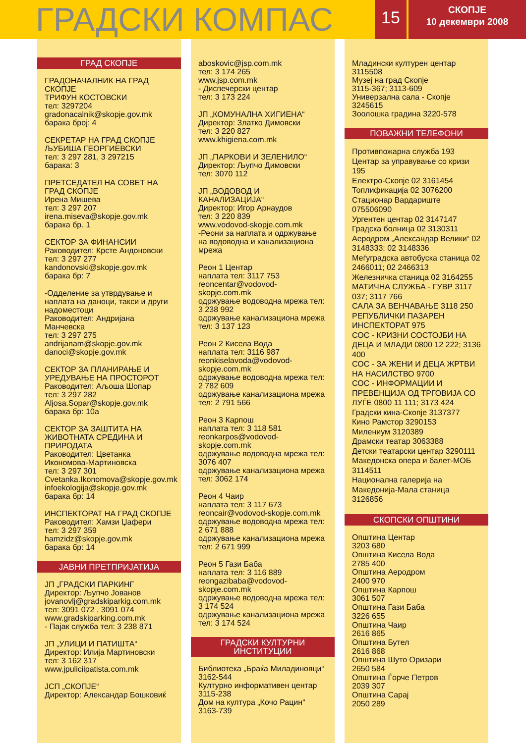ГРАДСКИ КОМПАС
15
СКОПЈЕ
10 декември 2008
ГРАД СКОПЈЕ
ГРАДОНАЧАЛНИК НА ГРАД СКОПЈЕ
ТРИФУН КОСТОВСКИ
тел: 3297204
gradonacalnik@skopje.gov.mk
барака број: 4
СЕКРЕТАР НА ГРАД СКОПЈЕ
ЉУБИША ГЕОРГИЕВСКИ
тел: 3 297 281, 3 297215
барака: 3
ПРЕТСЕДАТЕЛ НА СОВЕТ НА ГРАД СКОПЈЕ
Ирена Мишева
тел: 3 297 207
irena.miseva@skopje.gov.mk
барака бр. 1
СЕКТОР ЗА ФИНАНСИИ
Раководител: Крсте Андоновски
тел: 3 297 277
kandonovski@skopje.gov.mk
барака бр: 7
-Одделение за утврдување и наплата на даноци, такси и други надоместоци
Раководител: Андријана Манчевска
тел: 3 297 275
andrijanam@skopje.gov.mk
danoci@skopje.gov.mk
СЕКТОР ЗА ПЛАНИРАЊЕ И УРЕДУВАЊЕ НА ПРОСТОРОТ
Раководител: Аљоша Шопар
тел: 3 297 282
Aljosa.Sopar@skopje.gov.mk
барака бр: 10а
СЕКТОР ЗА ЗАШТИТА НА ЖИВОТНАТА СРЕДИНА И ПРИРОДАТА
Раководител: Цветанка Икономова-Мартиновска
тел: 3 297 301
Cvetanka.Ikonomova@skopje.gov.mk
infoekologija@skopje.gov.mk
барака бр: 14
ИНСПЕКТОРАТ НА ГРАД СКОПЈЕ
Раководител: Хамзи Џафери
тел: 3 297 359
hamzidz@skopje.gov.mk
барака бр: 14
ЈАВНИ ПРЕТПРИЈАТИЈА
ЈП „ГРАДСКИ ПАРКИНГ
Директор: Љупчо Јованов
jovanovlj@gradskiparkig.com.mk
тел: 3091 072 , 3091 074
www.gradskiparking.com.mk
- Пајак служба тел: 3 238 871
ЈП „УЛИЦИ И ПАТИШТА“
Директор: Илија Мартиновски
тел: 3 162 317
www.jpuliciipatista.com.mk
ЈСП „СКОПЈЕ“
Директор: Александар Бошковиќ
aboskovic@jsp.com.mk
тел: 3 174 265
www.jsp.com.mk
- Диспечерски центар
тел: 3 173 224
ЈП „КОМУНАЛНА ХИГИЕНА“
Директор: Златко Димовски
тел: 3 220 827
www.khigiena.com.mk
ЈП „ПАРКОВИ И ЗЕЛЕНИЛО“
Директор: Љупчо Димовски
тел: 3070 112
ЈП „ВОДОВОД И КАНАЛИЗАЦИЈА“
Директор: Игор Арнаудов
тел: 3 220 839
www.vodovod-skopje.com.mk
-Реони за наплата и одржување на водоводна и канализациона мрежа
Реон 1 Центар
наплата тел: 3117 753
reoncentar@vodovod-skopje.com.mk
одржување водоводна мрежа тел: 3 238 992
одржување канализациона мрежа тел: 3 137 123
Реон 2 Кисела Вода
наплата тел: 3116 987
reonkiselavoda@vodovod-skopje.com.mk
одржување водоводна мрежа тел: 2 782 609
одржување канализациона мрежа тел: 2 791 566
Реон 3 Карпош
наплата тел: 3 118 581
reonkarpos@vodovod-skopje.com.mk
одржување водоводна мрежа тел: 3076 407
одржување канализациона мрежа тел: 3062 174
Реон 4 Чаир
наплата тел: 3 117 673
reoncair@vodovod-skopje.com.mk
одржување водоводна мрежа тел: 2 671 888
одржување канализациона мрежа тел: 2 671 999
Реон 5 Гази Баба
наплата тел: 3 116 889
reongazibaba@vodovod-skopje.com.mk
одржување водоводна мрежа тел: 3 174 524
одржување канализациона мрежа тел: 3 174 524
ГРАДСКИ КУЛТУРНИ
ИНСТИТУЦИИ
Библиотека „Браќа Миладиновци“
3162-544
Културно информативен центар
3115-238
Дом на култура „Кочо Рацин“
3163-739
Младински културен центар 3115508
Музеј на град Скопје
3115-367; 3113-609
Универзална сала - Скопје 3245615
Зоолошка градина 3220-578
ПОВАЖНИ ТЕЛЕФОНИ
Противпожарна служба 193
Центар за управување со кризи 195
Електро-Скопје 02 3161454
Топлификација 02 3076200
Стационар Вардариште 075506090
Ургентен центар 02 3147147
Градска болница 02 3130311
Аеродром „Александар Велики“ 02 3148333; 02 3148336
Меѓуградска автобуска станица 02 2466011; 02 2466313
Железничка станица 02 3164255
МАТИЧНА СЛУЖБА - ГУВР 3117 037; 3117 766
САЛА ЗА ВЕНЧАВАЊЕ 3118 250
РЕПУБЛИЧКИ ПАЗАРЕН ИНСПЕКТОРАТ 975
СОС - КРИЗНИ СОСТОЈБИ НА ДЕЦА И МЛАДИ 0800 12 222; 3136 400
СОС - ЗА ЖЕНИ И ДЕЦА ЖРТВИ НА НАСИЛСТВО 9700
СОС - ИНФОРМАЦИИ И ПРЕВЕНЦИЈА ОД ТРГОВИЈА СО ЛУЃЕ 0800 11 111; 3173 424
Градски кина-Скопје 3137377
Кино Рамстор 3290153
Милениум 3120389
Драмски театар 3063388
Детски театарски центар 3290111
Македонска опера и балет-МОБ 3114511
Национална галерија на Македонија-Мала станица 3126856
СКОПСКИ ОПШТИНИ
Општина Центар
3203 680
Општина Кисела Вода
2785 400
Општина Аеродром
2400 970
Општина Карпош
3061 507
Општина Гази Баба
3226 655
Општина Чаир
2616 865
Општина Бутел
2616 868
Општина Шуто Оризари
2650 584
Општина Ѓорче Петров
2039 307
Општина Сарај
2050 289